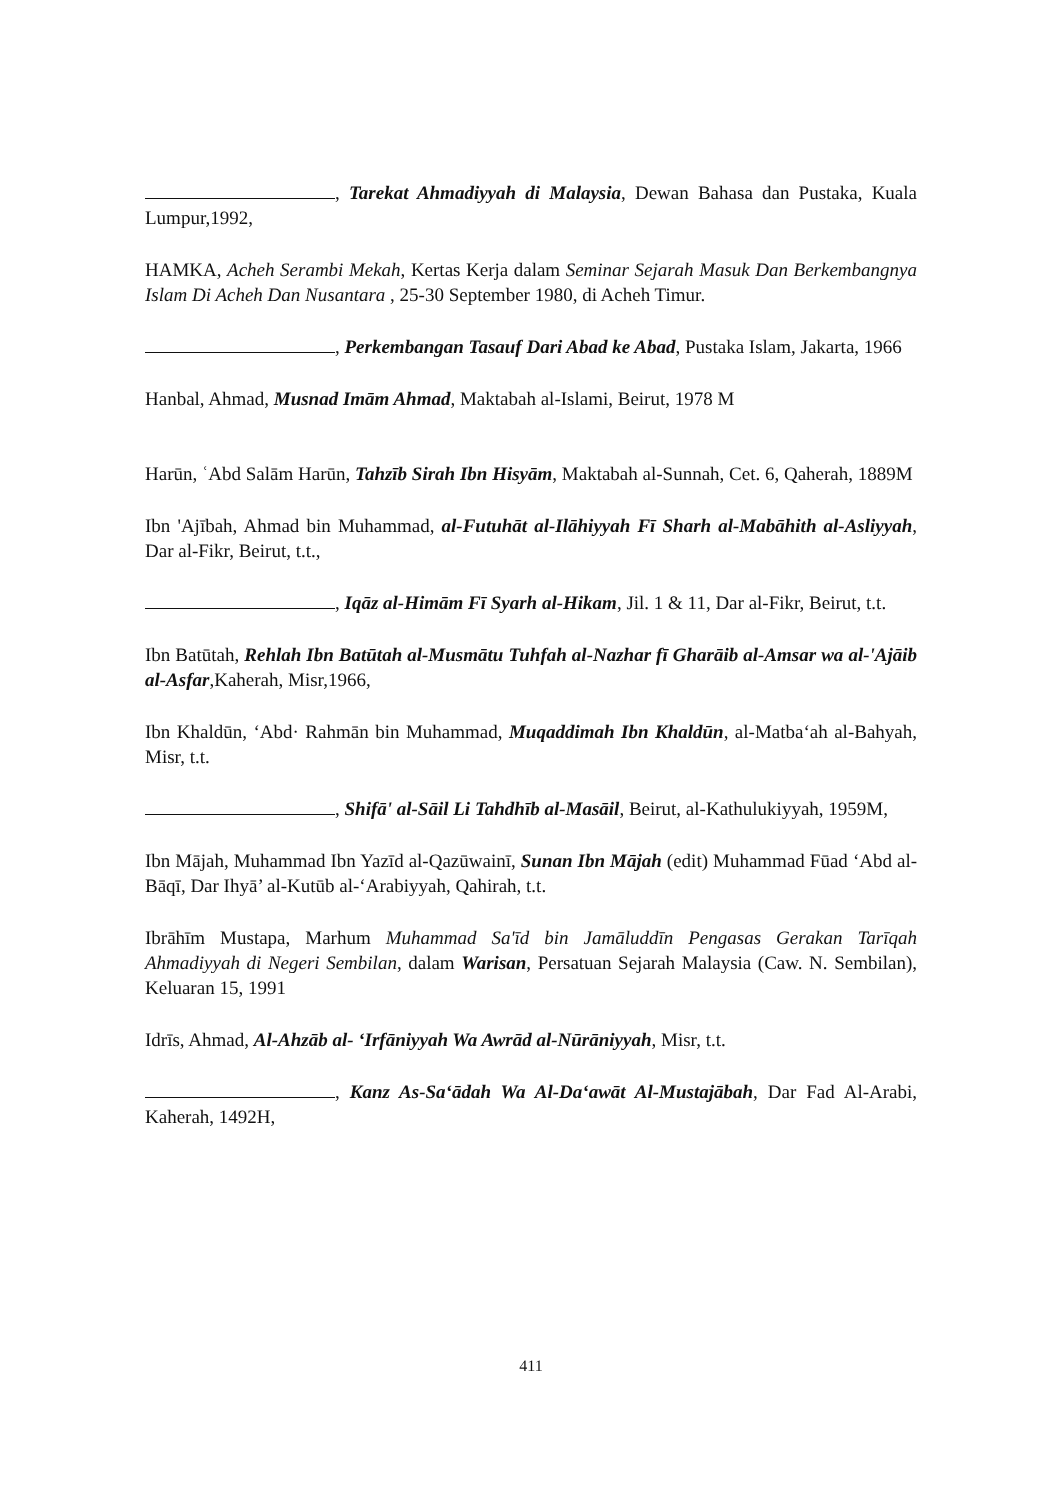, Tarekat Ahmadiyyah di Malaysia, Dewan Bahasa dan Pustaka, Kuala Lumpur,1992,
HAMKA, Acheh Serambi Mekah, Kertas Kerja dalam Seminar Sejarah Masuk Dan Berkembangnya Islam Di Acheh Dan Nusantara , 25-30 September 1980, di Acheh Timur.
, Perkembangan Tasauf Dari Abad ke Abad, Pustaka Islam, Jakarta, 1966
Hanbal, Ahmad, Musnad Imām Ahmad, Maktabah al-Islami, Beirut, 1978 M
Harūn, ʿAbd Salām Harūn, Tahzīb Sirah Ibn Hisyām, Maktabah al-Sunnah, Cet. 6, Qaherah, 1889M
Ibn 'Ajībah, Ahmad bin Muhammad, al-Futuhāt al-Ilāhiyyah Fī Sharh al-Mabāhith al-Asliyyah, Dar al-Fikr, Beirut, t.t.,
, Iqāz al-Himām Fī Syarh al-Hikam, Jil. 1 & 11, Dar al-Fikr, Beirut, t.t.
Ibn Batūtah, Rehlah Ibn Batūtah al-Musmātu Tuhfah al-Nazhar fī Gharāib al-Amsar wa al-'Ajāib al-Asfar,Kaherah, Misr,1966,
Ibn Khaldūn, ‘Abd· Rahmān bin Muhammad, Muqaddimah Ibn Khaldūn, al-Matba‘ah al-Bahyah, Misr, t.t.
, Shifā' al-Sāil Li Tahdhīb al-Masāil, Beirut, al-Kathulukiyyah, 1959M,
Ibn Mājah, Muhammad Ibn Yazīd al-Qazūwainī, Sunan Ibn Mājah (edit) Muhammad Fūad ‘Abd al-Bāqī, Dar Ihyā’ al-Kutūb al-‘Arabiyyah, Qahirah, t.t.
Ibrāhīm Mustapa, Marhum Muhammad Sa'īd bin Jamāluddīn Pengasas Gerakan Tarīqah Ahmadiyyah di Negeri Sembilan, dalam Warisan, Persatuan Sejarah Malaysia (Caw. N. Sembilan), Keluaran 15, 1991
Idrīs, Ahmad, Al-Ahzāb al- ‘Irfāniyyah Wa Awrād al-Nūrāniyyah, Misr, t.t.
, Kanz As-Sa‘ādah Wa Al-Da‘awāt Al-Mustajābah, Dar Fad Al-Arabi, Kaherah, 1492H,
411